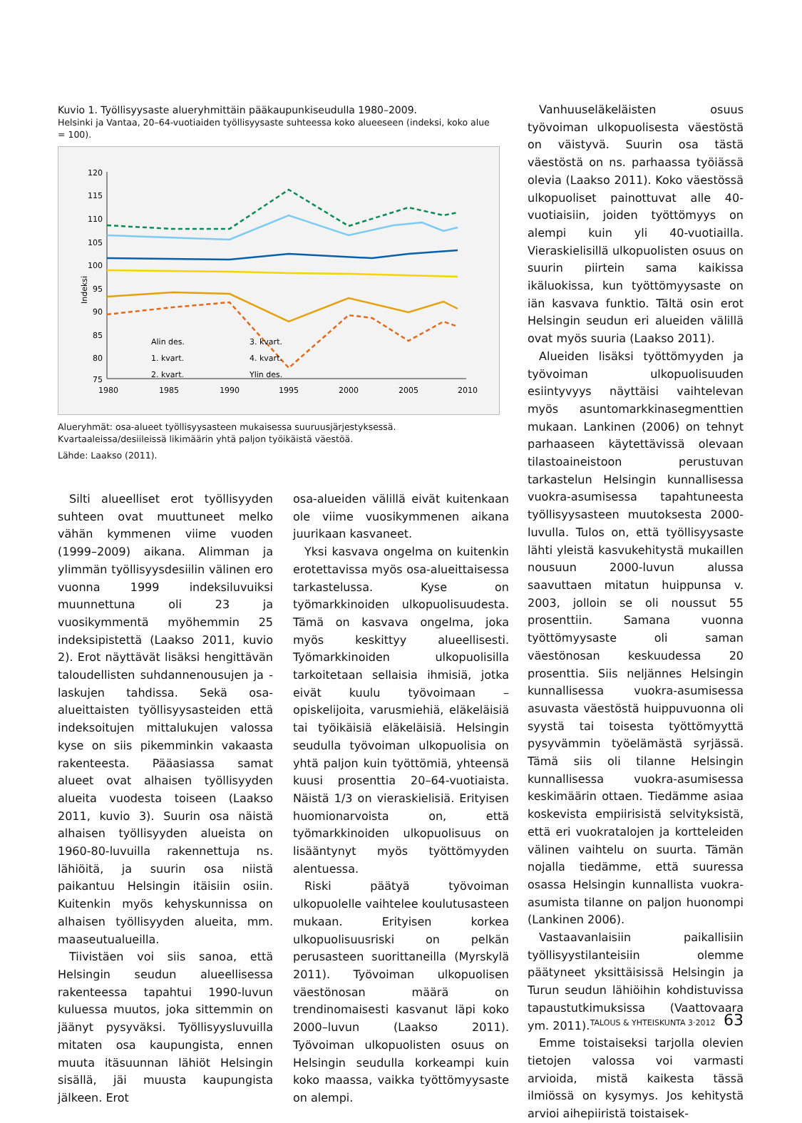Kuvio 1. Työllisyysaste alueryhmittäin pääkaupunkiseudulla 1980–2009.
Helsinki ja Vantaa, 20–64-vuotiaiden työllisyysaste suhteessa koko alueeseen (indeksi, koko alue = 100).
Indeksi
120
115
110
105
100
95
90
85
80
75
1980
1985
1990
1995
2000
2005
2010
Alin des.
1. kvart.
2. kvart.
3. kvart.
4. kvart.
Ylin des.
Alueryhmät: osa-alueet työllisyysasteen mukaisessa suuruusjärjestyksessä. Kvartaaleissa/desiileissä likimäärin yhtä paljon työikäistä väestöä.
Lähde: Laakso (2011).
Silti alueelliset erot työllisyyden suhteen ovat muuttuneet melko vähän kymmenen viime vuoden (1999–2009) aikana. Alimman ja ylimmän työllisyysdesiilin välinen ero vuonna 1999 indeksiluvuiksi muunnettuna oli 23 ja vuosikymmentä myöhemmin 25 indeksipistettä (Laakso 2011, kuvio 2). Erot näyttävät lisäksi hengittävän taloudellisten suhdannenousujen ja -laskujen tahdissa. Sekä osa-alueittaisten työllisyysasteiden että indeksoitujen mittalukujen valossa kyse on siis pikemminkin vakaasta rakenteesta. Pääasiassa samat alueet ovat alhaisen työllisyyden alueita vuodesta toiseen (Laakso 2011, kuvio 3). Suurin osa näistä alhaisen työllisyyden alueista on 1960-80-luvuilla rakennettuja ns. lähiöitä, ja suurin osa niistä paikantuu Helsingin itäisiin osiin. Kuitenkin myös kehyskunnissa on alhaisen työllisyyden alueita, mm. maaseutualueilla.
Tiivistäen voi siis sanoa, että Helsingin seudun alueellisessa rakenteessa tapahtui 1990-luvun kuluessa muutos, joka sittemmin on jäänyt pysyväksi. Työllisyysluvuilla mitaten osa kaupungista, ennen muuta itäsuunnan lähiöt Helsingin sisällä, jäi muusta kaupungista jälkeen. Erot
osa-alueiden välillä eivät kuitenkaan ole viime vuosikymmenen aikana juurikaan kasvaneet.
Yksi kasvava ongelma on kuitenkin erotettavissa myös osa-alueittaisessa tarkastelussa. Kyse on työmarkkinoiden ulkopuolisuudesta. Tämä on kasvava ongelma, joka myös keskittyy alueellisesti. Työmarkkinoiden ulkopuolisilla tarkoitetaan sellaisia ihmisiä, jotka eivät kuulu työvoimaan – opiskelijoita, varusmiehiä, eläkeläisiä tai työikäisiä eläkeläisiä. Helsingin seudulla työvoiman ulkopuolisia on yhtä paljon kuin työttömiä, yhteensä kuusi prosenttia 20–64-vuotiaista. Näistä 1/3 on vieraskielisiä. Erityisen huomionarvoista on, että työmarkkinoiden ulkopuolisuus on lisääntynyt myös työttömyyden alentuessa.
Riski päätyä työvoiman ulkopuolelle vaihtelee koulutusasteen mukaan. Erityisen korkea ulkopuolisuusriski on pelkän perusasteen suorittaneilla (Myrskylä 2011). Työvoiman ulkopuolisen väestönosan määrä on trendinomaisesti kasvanut läpi koko 2000–luvun (Laakso 2011). Työvoiman ulkopuolisten osuus on Helsingin seudulla korkeampi kuin koko maassa, vaikka työttömyysaste on alempi.
Vanhuuseläkeläisten osuus työvoiman ulkopuolisesta väestöstä on väistyvä. Suurin osa tästä väestöstä on ns. parhaassa työiässä olevia (Laakso 2011). Koko väestössä ulkopuoliset painottuvat alle 40-vuotiaisiin, joiden työttömyys on alempi kuin yli 40-vuotiailla. Vieraskielisillä ulkopuolisten osuus on suurin piirtein sama kaikissa ikäluokissa, kun työttömyysaste on iän kasvava funktio. Tältä osin erot Helsingin seudun eri alueiden välillä ovat myös suuria (Laakso 2011).
Alueiden lisäksi työttömyyden ja työvoiman ulkopuolisuuden esiintyvyys näyttäisi vaihtelevan myös asuntomarkkinasegmenttien mukaan. Lankinen (2006) on tehnyt parhaaseen käytettävissä olevaan tilastoaineistoon perustuvan tarkastelun Helsingin kunnallisessa vuokra-asumisessa tapahtuneesta työllisyysasteen muutoksesta 2000-luvulla. Tulos on, että työllisyysaste lähti yleistä kasvukehitystä mukaillen nousuun 2000-luvun alussa saavuttaen mitatun huippunsa v. 2003, jolloin se oli noussut 55 prosenttiin. Samana vuonna työttömyysaste oli saman väestönosan keskuudessa 20 prosenttia. Siis neljännes Helsingin kunnallisessa vuokra-asumisessa asuvasta väestöstä huippuvuonna oli syystä tai toisesta työttömyyttä pysyvämmin työelämästä syrjässä. Tämä siis oli tilanne Helsingin kunnallisessa vuokra-asumisessa keskimäärin ottaen. Tiedämme asiaa koskevista empiirisistä selvityksistä, että eri vuokratalojen ja kortteleiden välinen vaihtelu on suurta. Tämän nojalla tiedämme, että suuressa osassa Helsingin kunnallista vuokra-asumista tilanne on paljon huonompi (Lankinen 2006).
Vastaavanlaisiin paikallisiin työllisyystilanteisiin olemme päätyneet yksittäisissä Helsingin ja Turun seudun lähiöihin kohdistuvissa tapaustutkimuksissa (Vaattovaara ym. 2011).
Emme toistaiseksi tarjolla olevien tietojen valossa voi varmasti arvioida, mistä kaikesta tässä ilmiössä on kysymys. Jos kehitystä arvioi aihepiiristä toistaisek-
TALOUS & YHTEISKUNTA 3·2012 63